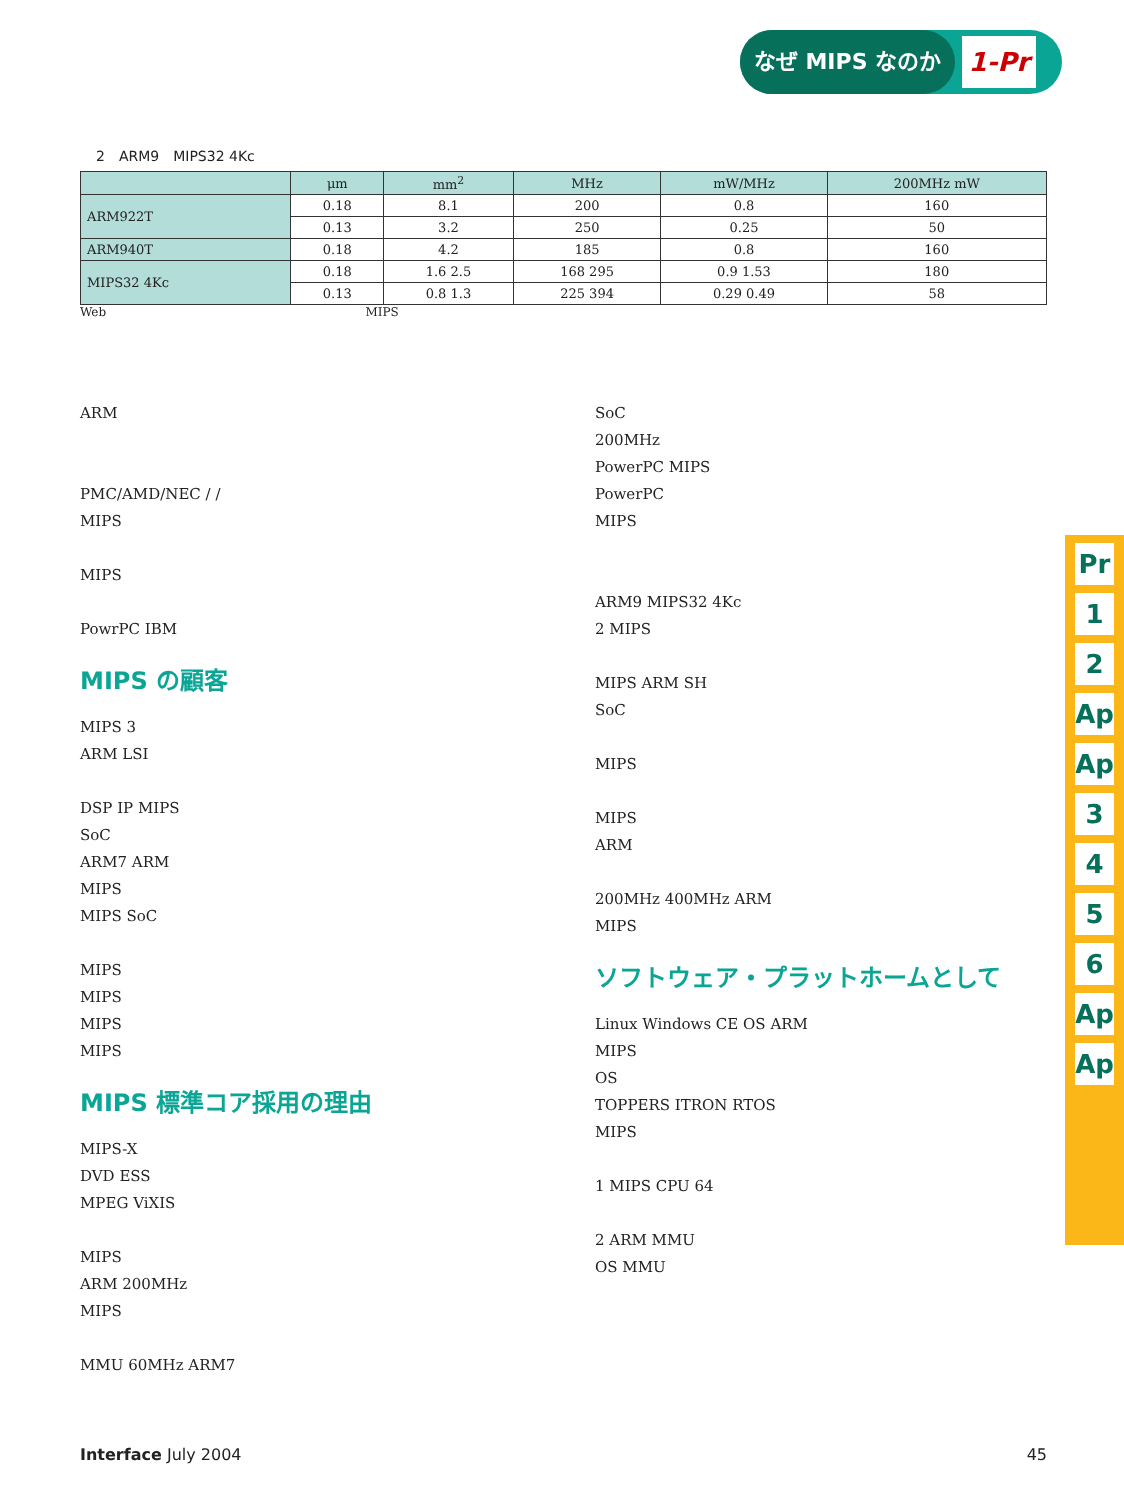なぜ MIPS なのか 1-Pr
2　ARM9　MIPS32 4Kc
| | μm | mm<sup>2</sup> | MHz | mW/MHz | 200MHz mW |
| --- | --- | --- | --- | --- | --- |
| ARM922T | 0.18 | 8.1 | 200 | 0.8 | 160 |
| | 0.13 | 3.2 | 250 | 0.25 | 50 |
| ARM940T | 0.18 | 4.2 | 185 | 0.8 | 160 |
| MIPS32 4Kc | 0.18 | 1.6 2.5 | 168 295 | 0.9 1.53 | 180 |
| | 0.13 | 0.8 1.3 | 225 394 | 0.29 0.49 | 58 |
Web MIPS
ARM
PMC/AMD/NEC / /
MIPS
MIPS
PowrPC IBM
MIPS の顧客
MIPS 3
ARM LSI
DSP IP MIPS
SoC
ARM7 ARM
MIPS
MIPS SoC
MIPS
MIPS
MIPS
MIPS
MIPS 標準コア採用の理由
MIPS-X
DVD ESS
MPEG ViXIS
MIPS
ARM 200MHz
MIPS
MMU 60MHz ARM7
SoC
200MHz
PowerPC MIPS
PowerPC
MIPS
ARM9 MIPS32 4Kc
2 MIPS
MIPS ARM SH
SoC
MIPS
MIPS
ARM
200MHz 400MHz ARM
MIPS
ソフトウェア・プラットホームとして
Linux Windows CE OS ARM
MIPS
OS
TOPPERS ITRON RTOS
MIPS
1 MIPS CPU 64
2 ARM MMU
OS MMU
Pr
1
2
Ap
Ap
3
4
5
6
Ap
Ap
Interface July 2004 45